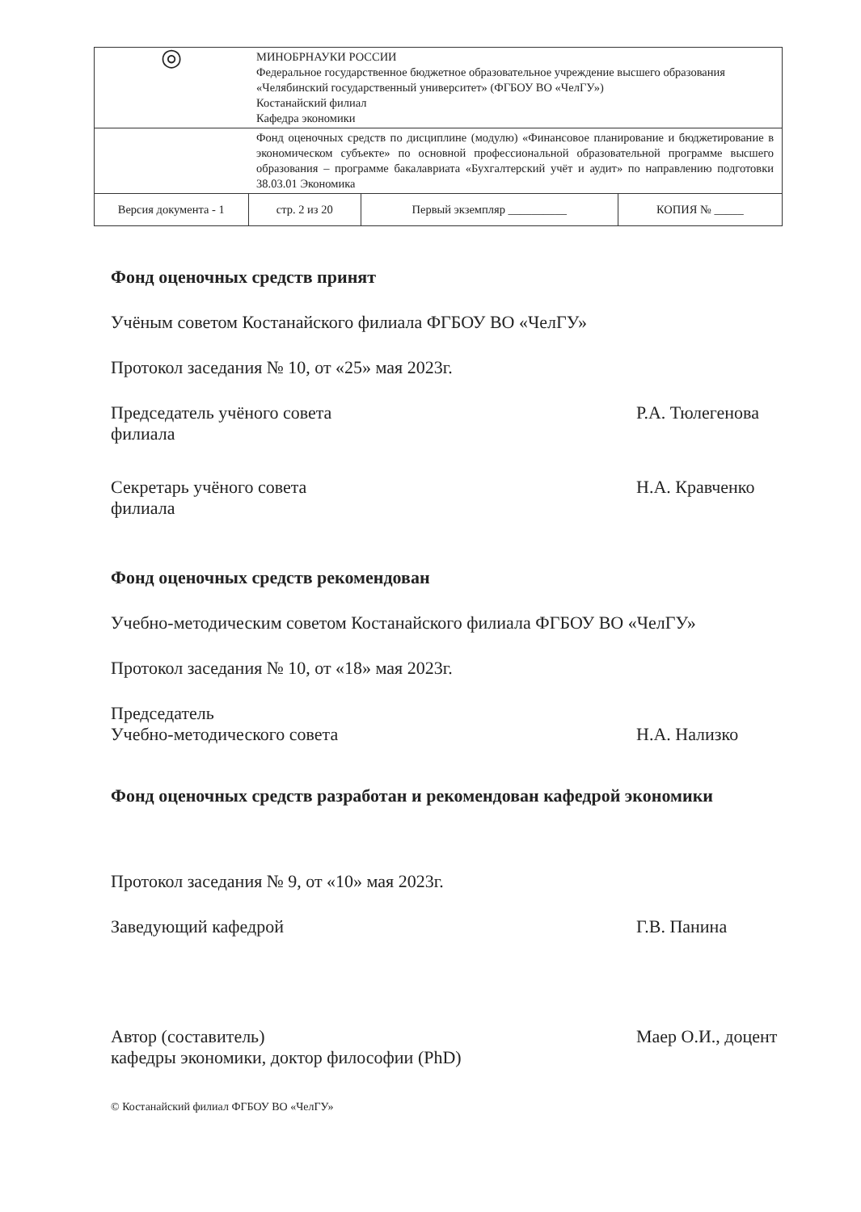| ◎ | МИНОБРНАУКИ РОССИИ Федеральное государственное бюджетное образовательное учреждение высшего образования «Челябинский государственный университет» (ФГБОУ ВО «ЧелГУ») Костанайский филиал Кафедра экономики | | |
| | Фонд оценочных средств по дисциплине (модулю) «Финансовое планирование и бюджетирование в экономическом субъекте» по основной профессиональной образовательной программе высшего образования – программе бакалавриата «Бухгалтерский учёт и аудит» по направлению подготовки 38.03.01 Экономика | | |
| Версия документа - 1 | стр. 2 из 20 | Первый экземпляр __________ | КОПИЯ № _____ |
Фонд оценочных средств принят
Учёным советом Костанайского филиала ФГБОУ ВО «ЧелГУ»
Протокол заседания № 10, от «25» мая 2023г.
Председатель учёного совета
филиала
Р.А. Тюлегенова
Секретарь учёного совета
филиала
Н.А. Кравченко
Фонд оценочных средств рекомендован
Учебно-методическим советом Костанайского филиала ФГБОУ ВО «ЧелГУ»
Протокол заседания № 10, от «18» мая 2023г.
Председатель
Учебно-методического совета
Н.А. Нализко
Фонд оценочных средств разработан и рекомендован кафедрой экономики
Протокол заседания № 9, от «10» мая 2023г.
Заведующий кафедрой Г.В. Панина
Автор (составитель)
кафедры экономики, доктор философии (PhD)
Маер О.И., доцент
© Костанайский филиал ФГБОУ ВО «ЧелГУ»